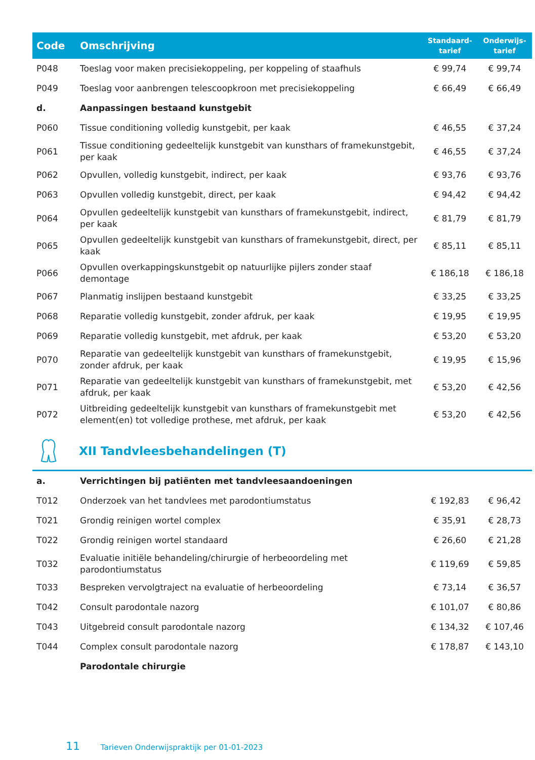| Code | Omschrijving | Standaard- tarief | Onderwijs- tarief |
| --- | --- | --- | --- |
| P048 | Toeslag voor maken precisiekoppeling, per koppeling of staafhuls | € 99,74 | € 99,74 |
| P049 | Toeslag voor aanbrengen telescoopkroon met precisiekoppeling | € 66,49 | € 66,49 |
| d. | Aanpassingen bestaand kunstgebit | | |
| P060 | Tissue conditioning volledig kunstgebit, per kaak | € 46,55 | € 37,24 |
| P061 | Tissue conditioning gedeeltelijk kunstgebit van kunsthars of framekunstgebit, per kaak | € 46,55 | € 37,24 |
| P062 | Opvullen, volledig kunstgebit, indirect, per kaak | € 93,76 | € 93,76 |
| P063 | Opvullen volledig kunstgebit, direct, per kaak | € 94,42 | € 94,42 |
| P064 | Opvullen gedeeltelijk kunstgebit van kunsthars of framekunstgebit, indirect, per kaak | € 81,79 | € 81,79 |
| P065 | Opvullen gedeeltelijk kunstgebit van kunsthars of framekunstgebit, direct, per kaak | € 85,11 | € 85,11 |
| P066 | Opvullen overkappingskunstgebit op natuurlijke pijlers zonder staaf demontage | € 186,18 | € 186,18 |
| P067 | Planmatig inslijpen bestaand kunstgebit | € 33,25 | € 33,25 |
| P068 | Reparatie volledig kunstgebit, zonder afdruk, per kaak | € 19,95 | € 19,95 |
| P069 | Reparatie volledig kunstgebit, met afdruk, per kaak | € 53,20 | € 53,20 |
| P070 | Reparatie van gedeeltelijk kunstgebit van kunsthars of framekunstgebit, zonder afdruk, per kaak | € 19,95 | € 15,96 |
| P071 | Reparatie van gedeeltelijk kunstgebit van kunsthars of framekunstgebit, met afdruk, per kaak | € 53,20 | € 42,56 |
| P072 | Uitbreiding gedeeltelijk kunstgebit van kunsthars of framekunstgebit met element(en) tot volledige prothese, met afdruk, per kaak | € 53,20 | € 42,56 |
XII Tandvleesbehandelingen (T)
| a. | Verrichtingen bij patiënten met tandvleesaandoeningen | | |
| T012 | Onderzoek van het tandvlees met parodontiumstatus | € 192,83 | € 96,42 |
| T021 | Grondig reinigen wortel complex | € 35,91 | € 28,73 |
| T022 | Grondig reinigen wortel standaard | € 26,60 | € 21,28 |
| T032 | Evaluatie initiële behandeling/chirurgie of herbeoordeling met parodontiumstatus | € 119,69 | € 59,85 |
| T033 | Bespreken vervolgtraject na evaluatie of herbeoordeling | € 73,14 | € 36,57 |
| T042 | Consult parodontale nazorg | € 101,07 | € 80,86 |
| T043 | Uitgebreid consult parodontale nazorg | € 134,32 | € 107,46 |
| T044 | Complex consult parodontale nazorg | € 178,87 | € 143,10 |
| | Parodontale chirurgie | | |
11 Tarieven Onderwijspraktijk per 01-01-2023